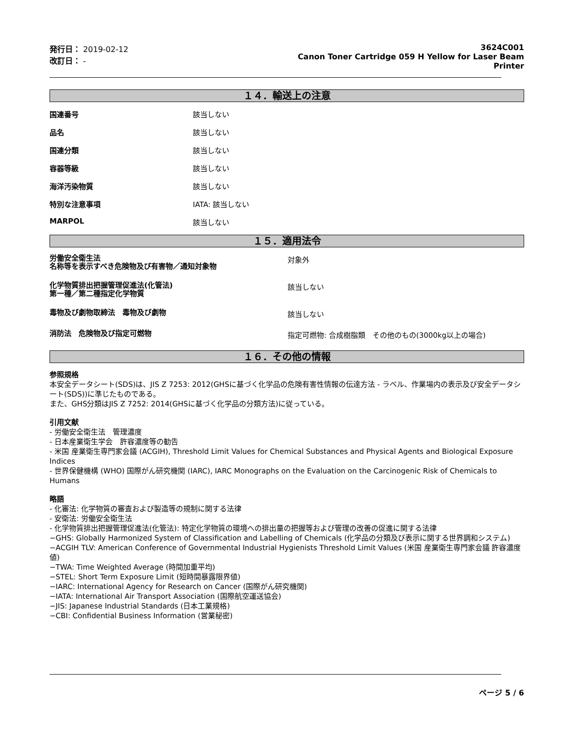発行日： 2019-02-12
改訂日： -
3624C001
Canon Toner Cartridge 059 H Yellow for Laser Beam
Printer
１４．輸送上の注意
国連番号 該当しない
品名 該当しない
国連分類 該当しない
容器等級 該当しない
海洋汚染物質 該当しない
特別な注意事項 IATA: 該当しない
MARPOL 該当しない
１５．適用法令
労働安全衛生法
名称等を表示すべき危険物及び有害物／通知対象物
対象外
化学物質排出把握管理促進法(化管法)
第一種／第二種指定化学物質
該当しない
毒物及び劇物取締法　毒物及び劇物
該当しない
消防法　危険物及び指定可燃物
指定可燃物: 合成樹脂類　その他のもの(3000kg以上の場合)
１６．その他の情報
参照規格
本安全データシート(SDS)は、JIS Z 7253: 2012(GHSに基づく化学品の危険有害性情報の伝達方法 - ラベル、作業場内の表示及び安全データシート(SDS))に準じたものである。
また、GHS分類はJIS Z 7252: 2014(GHSに基づく化学品の分類方法)に従っている。
引用文献
- 労働安全衛生法　管理濃度
- 日本産業衛生学会　許容濃度等の勧告
- 米国 産業衛生専門家会議 (ACGIH), Threshold Limit Values for Chemical Substances and Physical Agents and Biological Exposure Indices
- 世界保健機構 (WHO) 国際がん研究機関 (IARC), IARC Monographs on the Evaluation on the Carcinogenic Risk of Chemicals to Humans
略語
- 化審法: 化学物質の審査および製造等の規制に関する法律
- 安衛法: 労働安全衛生法
- 化学物質排出把握管理促進法(化管法): 特定化学物質の環境への排出量の把握等および管理の改善の促進に関する法律
−GHS: Globally Harmonized System of Classification and Labelling of Chemicals (化学品の分類及び表示に関する世界調和システム)
−ACGIH TLV: American Conference of Governmental Industrial Hygienists Threshold Limit Values (米国 産業衛生専門家会議 許容濃度値)
−TWA: Time Weighted Average (時間加重平均)
−STEL: Short Term Exposure Limit (短時間暴露限界値)
−IARC: International Agency for Research on Cancer (国際がん研究機関)
−IATA: International Air Transport Association (国際航空運送協会)
−JIS: Japanese Industrial Standards (日本工業規格)
−CBI: Confidential Business Information (営業秘密)
ページ 5 / 6